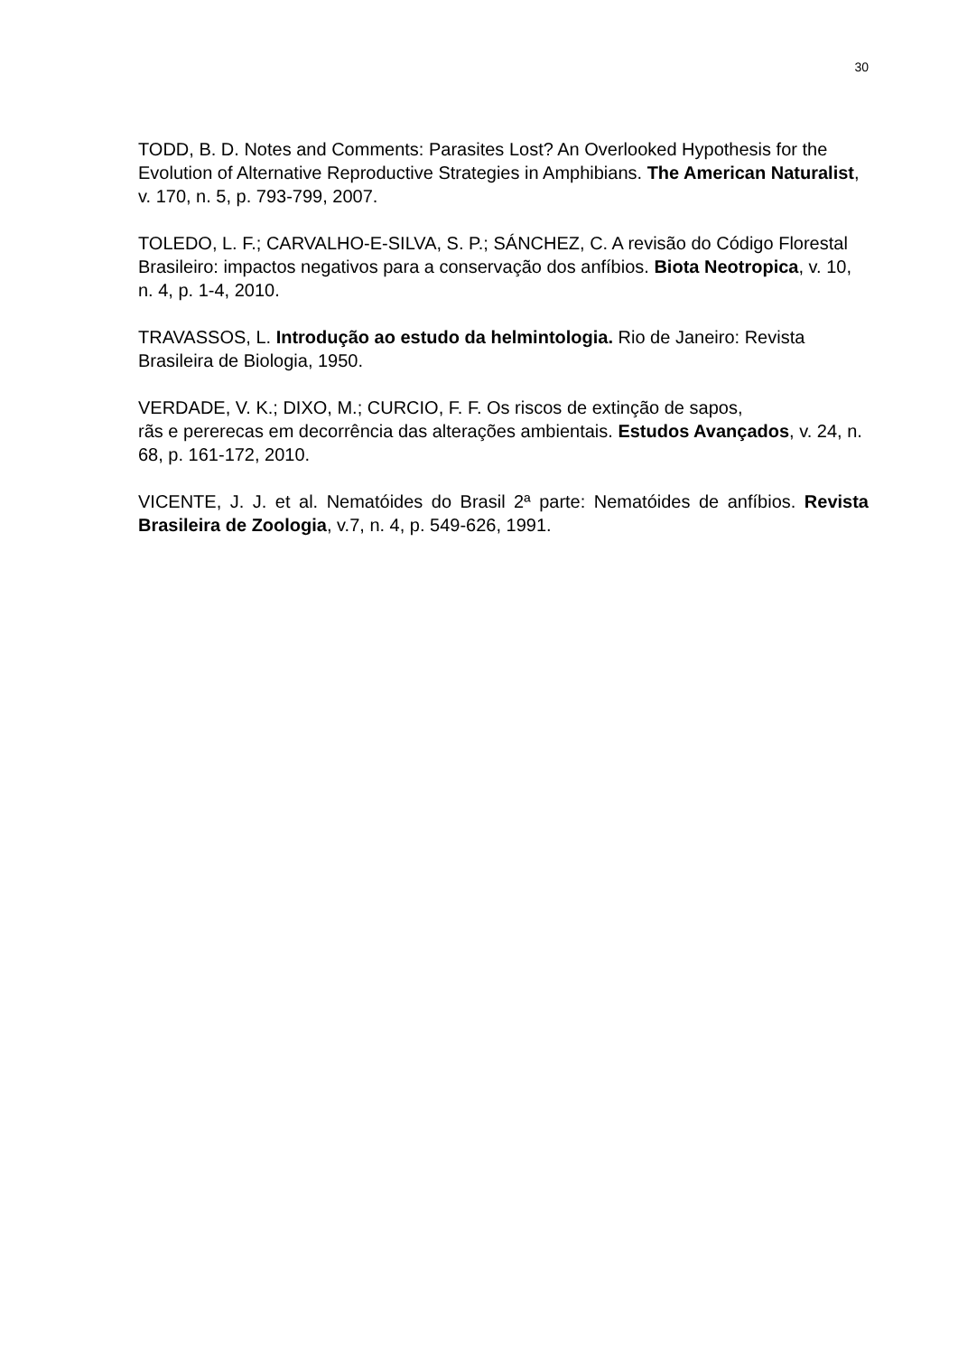30
TODD, B. D. Notes and Comments: Parasites Lost? An Overlooked Hypothesis for the Evolution of Alternative Reproductive Strategies in Amphibians. The American Naturalist, v. 170, n. 5, p. 793-799, 2007.
TOLEDO, L. F.; CARVALHO-E-SILVA, S. P.; SÁNCHEZ, C. A revisão do Código Florestal Brasileiro: impactos negativos para a conservação dos anfíbios. Biota Neotropica, v. 10, n. 4, p. 1-4, 2010.
TRAVASSOS, L. Introdução ao estudo da helmintologia. Rio de Janeiro: Revista Brasileira de Biologia, 1950.
VERDADE, V. K.; DIXO, M.; CURCIO, F. F. Os riscos de extinção de sapos,
rãs e pererecas em decorrência das alterações ambientais. Estudos Avançados, v. 24, n. 68, p. 161-172, 2010.
VICENTE, J. J. et al. Nematóides do Brasil 2ª parte: Nematóides de anfíbios. Revista Brasileira de Zoologia, v.7, n. 4, p. 549-626, 1991.